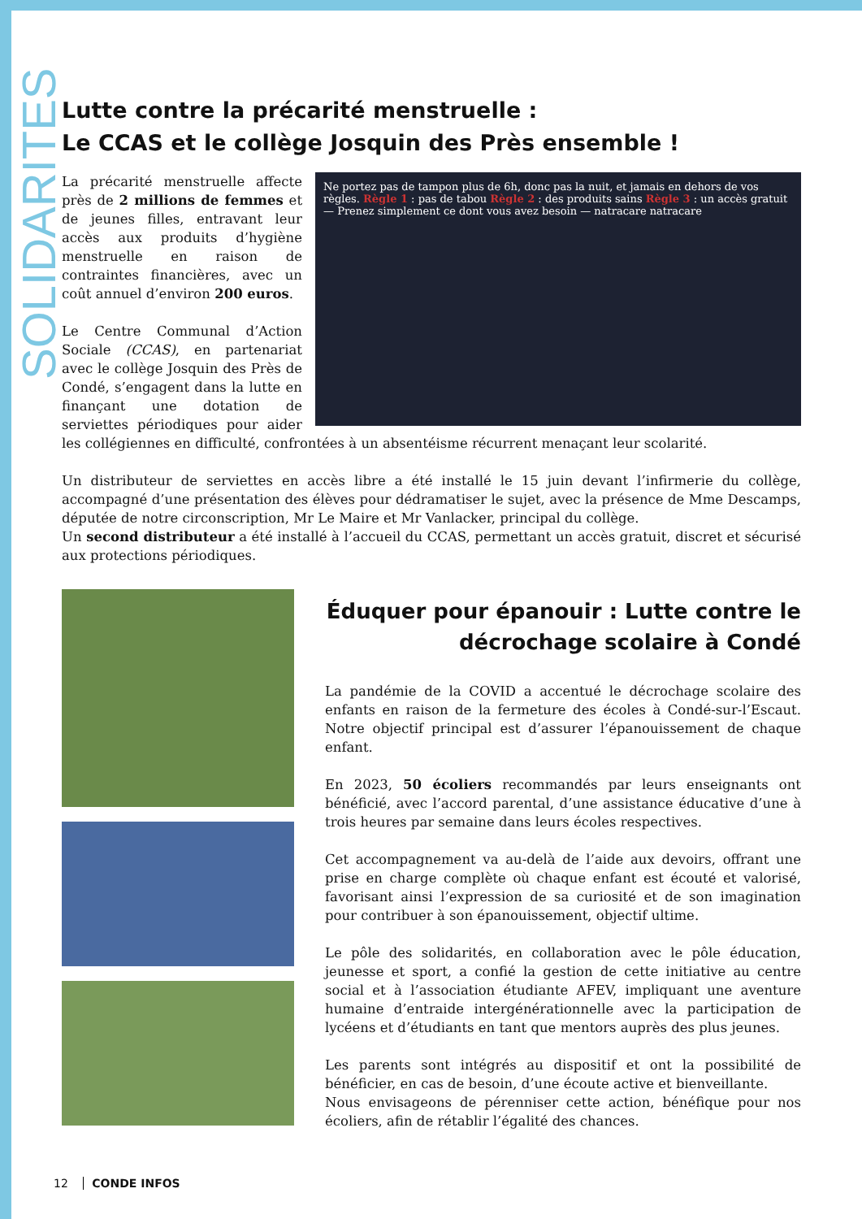SOLIDARITES
Lutte contre la précarité menstruelle :
Le CCAS et le collège Josquin des Près ensemble !
Ne portez pas de tampon plus de 6h, donc pas la nuit, et jamais en dehors de vos règles. Règle 1 : pas de tabou Règle 2 : des produits sains Règle 3 : un accès gratuit — Prenez simplement ce dont vous avez besoin — natracare natracare
La précarité menstruelle affecte près de 2 millions de femmes et de jeunes filles, entravant leur accès aux produits d’hygiène menstruelle en raison de contraintes financières, avec un coût annuel d’environ 200 euros.
Le Centre Communal d’Action Sociale (CCAS), en partenariat avec le collège Josquin des Près de Condé, s’engagent dans la lutte en finançant une dotation de serviettes périodiques pour aider les collégiennes en difficulté, confrontées à un absentéisme récurrent menaçant leur scolarité.
Un distributeur de serviettes en accès libre a été installé le 15 juin devant l’infirmerie du collège, accompagné d’une présentation des élèves pour dédramatiser le sujet, avec la présence de Mme Descamps, députée de notre circonscription, Mr Le Maire et Mr Vanlacker, principal du collège.
Un second distributeur a été installé à l’accueil du CCAS, permettant un accès gratuit, discret et sécurisé aux protections périodiques.
Éduquer pour épanouir : Lutte contre le décrochage scolaire à Condé
La pandémie de la COVID a accentué le décrochage scolaire des enfants en raison de la fermeture des écoles à Condé-sur-l’Escaut. Notre objectif principal est d’assurer l’épanouissement de chaque enfant.
En 2023, 50 écoliers recommandés par leurs enseignants ont bénéficié, avec l’accord parental, d’une assistance éducative d’une à trois heures par semaine dans leurs écoles respectives.
Cet accompagnement va au-delà de l’aide aux devoirs, offrant une prise en charge complète où chaque enfant est écouté et valorisé, favorisant ainsi l’expression de sa curiosité et de son imagination pour contribuer à son épanouissement, objectif ultime.
Le pôle des solidarités, en collaboration avec le pôle éducation, jeunesse et sport, a confié la gestion de cette initiative au centre social et à l’association étudiante AFEV, impliquant une aventure humaine d’entraide intergénérationnelle avec la participation de lycéens et d’étudiants en tant que mentors auprès des plus jeunes.
Les parents sont intégrés au dispositif et ont la possibilité de bénéficier, en cas de besoin, d’une écoute active et bienveillante.
Nous envisageons de pérenniser cette action, bénéfique pour nos écoliers, afin de rétablir l’égalité des chances.
12 CONDE INFOS